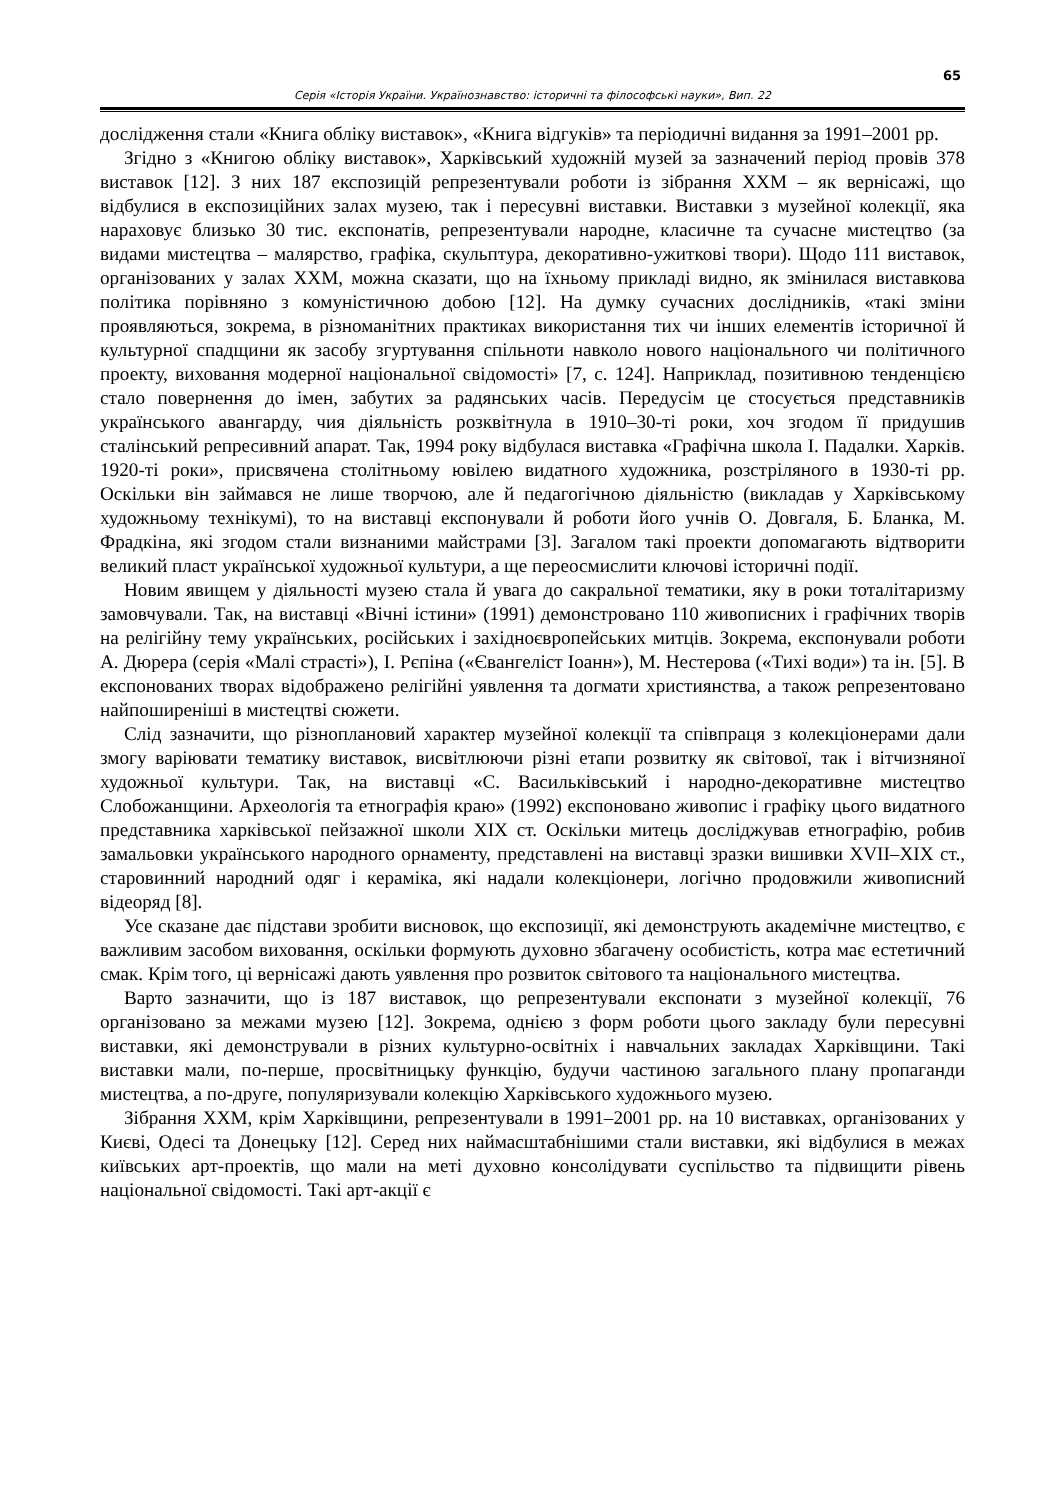65
Серія «Історія України. Українознавство: історичні та філософські науки», Вип. 22
дослідження стали «Книга обліку виставок», «Книга відгуків» та періодичні видання за 1991–2001 рр.
Згідно з «Книгою обліку виставок», Харківський художній музей за зазначений період провів 378 виставок [12]. З них 187 експозицій репрезентували роботи із зібрання ХХМ – як вернісажі, що відбулися в експозиційних залах музею, так і пересувні виставки. Виставки з музейної колекції, яка нараховує близько 30 тис. експонатів, репрезентували народне, класичне та сучасне мистецтво (за видами мистецтва – малярство, графіка, скульптура, декоративно-ужиткові твори). Щодо 111 виставок, організованих у залах ХХМ, можна сказати, що на їхньому прикладі видно, як змінилася виставкова політика порівняно з комуністичною добою [12]. На думку сучасних дослідників, «такі зміни проявляються, зокрема, в різноманітних практиках використання тих чи інших елементів історичної й культурної спадщини як засобу згуртування спільноти навколо нового національного чи політичного проекту, виховання модерної національної свідомості» [7, с. 124]. Наприклад, позитивною тенденцією стало повернення до імен, забутих за радянських часів. Передусім це стосується представників українського авангарду, чия діяльність розквітнула в 1910–30-ті роки, хоч згодом її придушив сталінський репресивний апарат. Так, 1994 року відбулася виставка «Графічна школа І. Падалки. Харків. 1920-ті роки», присвячена столітньому ювілею видатного художника, розстріляного в 1930-ті рр. Оскільки він займався не лише творчою, але й педагогічною діяльністю (викладав у Харківському художньому технікумі), то на виставці експонували й роботи його учнів О. Довгаля, Б. Бланка, М. Фрадкіна, які згодом стали визнаними майстрами [3]. Загалом такі проекти допомагають відтворити великий пласт української художньої культури, а ще переосмислити ключові історичні події.
Новим явищем у діяльності музею стала й увага до сакральної тематики, яку в роки тоталітаризму замовчували. Так, на виставці «Вічні істини» (1991) демонстровано 110 живописних і графічних творів на релігійну тему українських, російських і західноєвропейських митців. Зокрема, експонували роботи А. Дюрера (серія «Малі страсті»), І. Рєпіна («Євангеліст Іоанн»), М. Нестерова («Тихі води») та ін. [5]. В експонованих творах відображено релігійні уявлення та догмати християнства, а також репрезентовано найпоширеніші в мистецтві сюжети.
Слід зазначити, що різноплановий характер музейної колекції та співпраця з колекціонерами дали змогу варіювати тематику виставок, висвітлюючи різні етапи розвитку як світової, так і вітчизняної художньої культури. Так, на виставці «С. Васильківський і народно-декоративне мистецтво Слобожанщини. Археологія та етнографія краю» (1992) експоновано живопис і графіку цього видатного представника харківської пейзажної школи ХІХ ст. Оскільки митець досліджував етнографію, робив замальовки українського народного орнаменту, представлені на виставці зразки вишивки XVII–XIX ст., старовинний народний одяг і кераміка, які надали колекціонери, логічно продовжили живописний відеоряд [8].
Усе сказане дає підстави зробити висновок, що експозиції, які демонструють академічне мистецтво, є важливим засобом виховання, оскільки формують духовно збагачену особистість, котра має естетичний смак. Крім того, ці вернісажі дають уявлення про розвиток світового та національного мистецтва.
Варто зазначити, що із 187 виставок, що репрезентували експонати з музейної колекції, 76 організовано за межами музею [12]. Зокрема, однією з форм роботи цього закладу були пересувні виставки, які демонстрували в різних культурно-освітніх і навчальних закладах Харківщини. Такі виставки мали, по-перше, просвітницьку функцію, будучи частиною загального плану пропаганди мистецтва, а по-друге, популяризували колекцію Харківського художнього музею.
Зібрання ХХМ, крім Харківщини, репрезентували в 1991–2001 рр. на 10 виставках, організованих у Києві, Одесі та Донецьку [12]. Серед них наймасштабнішими стали виставки, які відбулися в межах київських арт-проектів, що мали на меті духовно консолідувати суспільство та підвищити рівень національної свідомості. Такі арт-акції є